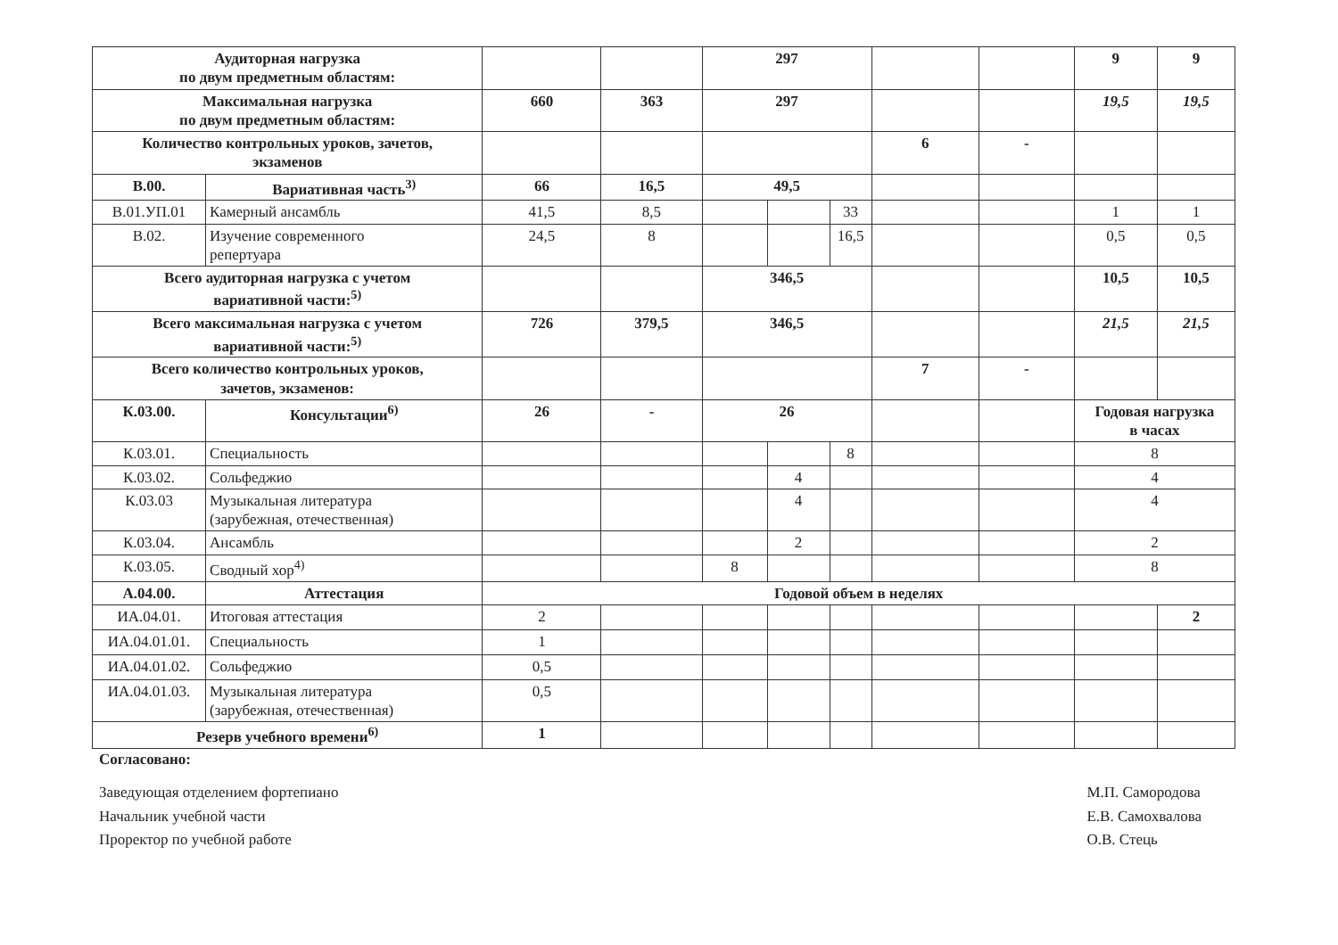| Аудиторная нагрузка по двум предметным областям: | | | | 297 | | | | | 9 | 9 |
| Максимальная нагрузка по двум предметным областям: | | 660 | 363 | 297 | | | | | 19,5 | 19,5 |
| Количество контрольных уроков, зачетов, экзаменов | | | | | | | 6 | - | | |
| В.00. | Вариативная часть<sup>3)</sup> | 66 | 16,5 | 49,5 | | | | | | |
| В.01.УП.01 | Камерный ансамбль | 41,5 | 8,5 | | | 33 | | | 1 | 1 |
| В.02. | Изучение современного репертуара | 24,5 | 8 | | | 16,5 | | | 0,5 | 0,5 |
| Всего аудиторная нагрузка с учетом вариативной части:<sup>5)</sup> | | | | 346,5 | | | | | 10,5 | 10,5 |
| Всего максимальная нагрузка с учетом вариативной части:<sup>5)</sup> | | 726 | 379,5 | 346,5 | | | | | 21,5 | 21,5 |
| Всего количество контрольных уроков, зачетов, экзаменов: | | | | | | | 7 | - | | |
| К.03.00. | Консультации<sup>6)</sup> | 26 | - | 26 | | | | | Годовая нагрузка в часах | |
| К.03.01. | Специальность | | | | | 8 | | | 8 | |
| К.03.02. | Сольфеджио | | | | 4 | | | | 4 | |
| К.03.03 | Музыкальная литература (зарубежная, отечественная) | | | | 4 | | | | 4 | |
| К.03.04. | Ансамбль | | | | 2 | | | | 2 | |
| К.03.05. | Сводный хор<sup>4)</sup> | | | 8 | | | | | 8 | |
| А.04.00. | Аттестация | Годовой объем в неделях | | | | | | | | |
| ИА.04.01. | Итоговая аттестация | 2 | | | | | | | | 2 |
| ИА.04.01.01. | Специальность | 1 | | | | | | | | |
| ИА.04.01.02. | Сольфеджио | 0,5 | | | | | | | | |
| ИА.04.01.03. | Музыкальная литература (зарубежная, отечественная) | 0,5 | | | | | | | | |
| Резерв учебного времени<sup>6)</sup> | | 1 | | | | | | | | |
Согласовано:
Заведующая отделением фортепиано
Начальник учебной части
Проректор по учебной работе
М.П. Самородова
Е.В. Самохвалова
О.В. Стець